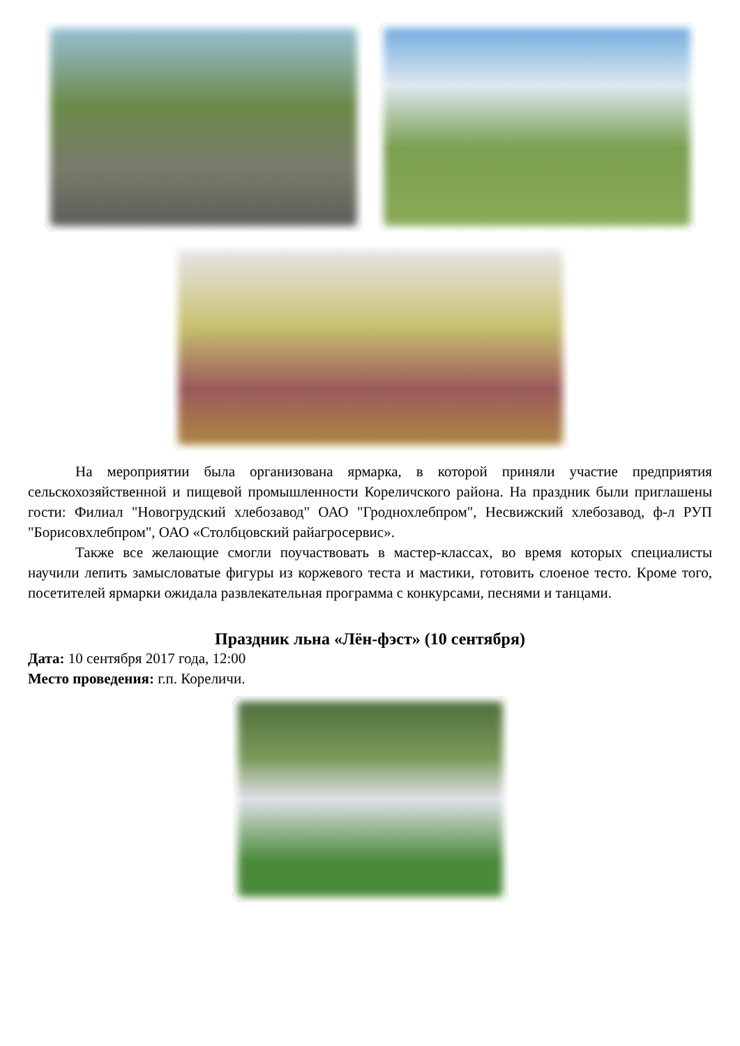На мероприятии была организована ярмарка, в которой приняли участие предприятия сельскохозяйственной и пищевой промышленности Кореличского района. На праздник были приглашены гости: Филиал "Новогрудский хлебозавод" ОАО "Гроднохлебпром", Несвижский хлебозавод, ф-л РУП "Борисовхлебпром", ОАО «Столбцовский райагросервис».
Также все желающие смогли поучаствовать в мастер-классах, во время которых специалисты научили лепить замысловатые фигуры из коржевого теста и мастики, готовить слоеное тесто. Кроме того, посетителей ярмарки ожидала развлекательная программа с конкурсами, песнями и танцами.
Праздник льна «Лён-фэст» (10 сентября)
Дата: 10 сентября 2017 года, 12:00
Место проведения: г.п. Кореличи.